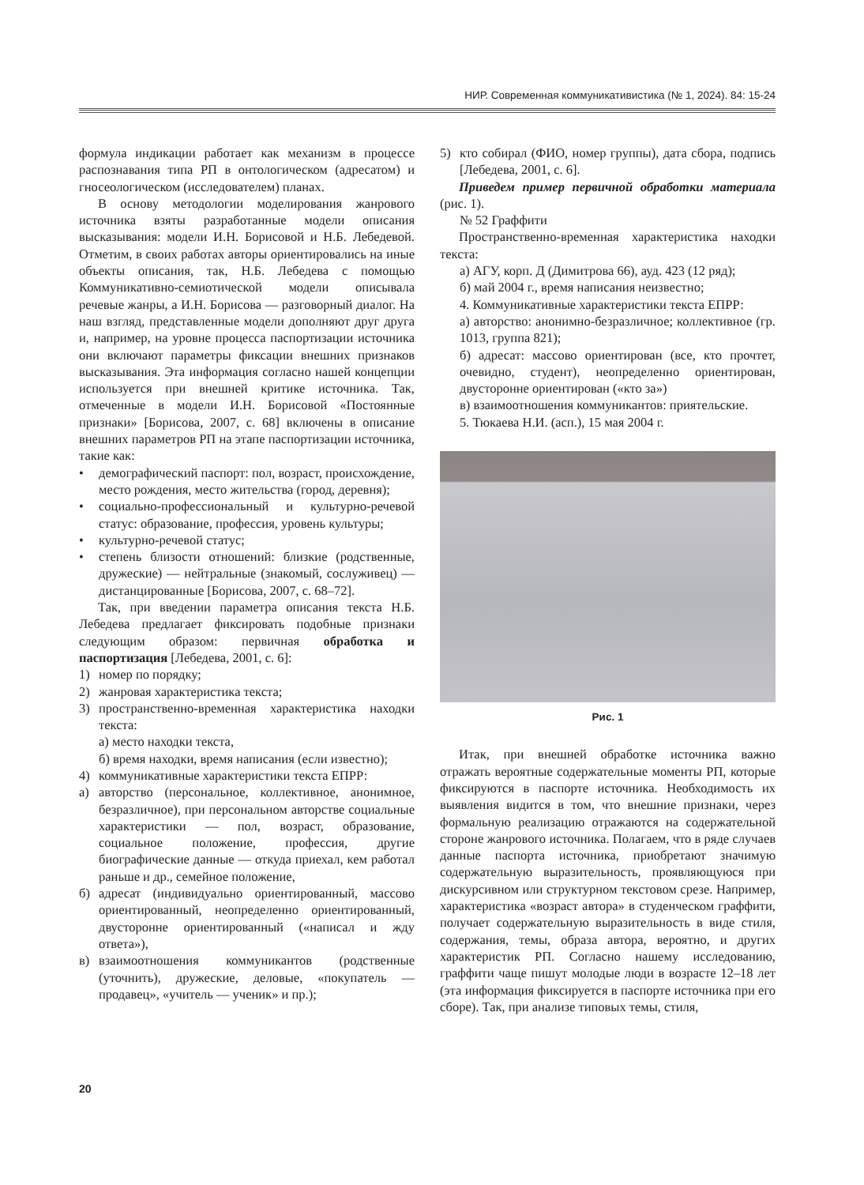НИР. Современная коммуникативистика (№ 1, 2024). 84: 15-24
формула индикации работает как механизм в процессе распознавания типа РП в онтологическом (адресатом) и гносеологическом (исследователем) планах.
В основу методологии моделирования жанрового источника взяты разработанные модели описания высказывания: модели И.Н. Борисовой и Н.Б. Лебедевой. Отметим, в своих работах авторы ориентировались на иные объекты описания, так, Н.Б. Лебедева с помощью Коммуникативно-семиотической модели описывала речевые жанры, а И.Н. Борисова — разговорный диалог. На наш взгляд, представленные модели дополняют друг друга и, например, на уровне процесса паспортизации источника они включают параметры фиксации внешних признаков высказывания. Эта информация согласно нашей концепции используется при внешней критике источника. Так, отмеченные в модели И.Н. Борисовой «Постоянные признаки» [Борисова, 2007, с. 68] включены в описание внешних параметров РП на этапе паспортизации источника, такие как:
• демографический паспорт: пол, возраст, происхождение, место рождения, место жительства (город, деревня);
• социально-профессиональный и культурно-речевой статус: образование, профессия, уровень культуры;
• культурно-речевой статус;
• степень близости отношений: близкие (родственные, дружеские) — нейтральные (знакомый, сослуживец) — дистанцированные [Борисова, 2007, с. 68–72].
Так, при введении параметра описания текста Н.Б. Лебедева предлагает фиксировать подобные признаки следующим образом: первичная обработка и паспортизация [Лебедева, 2001, с. 6]:
1) номер по порядку;
2) жанровая характеристика текста;
3) пространственно-временная характеристика находки текста:
а) место находки текста,
б) время находки, время написания (если известно);
4) коммуникативные характеристики текста ЕПРР:
а) авторство (персональное, коллективное, анонимное, безразличное), при персональном авторстве социальные характеристики — пол, возраст, образование, социальное положение, профессия, другие биографические данные — откуда приехал, кем работал раньше и др., семейное положение,
б) адресат (индивидуально ориентированный, массово ориентированный, неопределенно ориентированный, двусторонне ориентированный («написал и жду ответа»),
в) взаимоотношения коммуникантов (родственные (уточнить), дружеские, деловые, «покупатель — продавец», «учитель — ученик» и пр.);
5) кто собирал (ФИО, номер группы), дата сбора, подпись [Лебедева, 2001, с. 6].
Приведем пример первичной обработки материала (рис. 1).
№ 52 Граффити
Пространственно-временная характеристика находки текста:
а) АГУ, корп. Д (Димитрова 66), ауд. 423 (12 ряд);
б) май 2004 г., время написания неизвестно;
4. Коммуникативные характеристики текста ЕПРР:
а) авторство: анонимно-безразличное; коллективное (гр. 1013, группа 821);
б) адресат: массово ориентирован (все, кто прочтет, очевидно, студент), неопределенно ориентирован, двусторонне ориентирован («кто за»)
в) взаимоотношения коммуникантов: приятельские.
5. Тюкаева Н.И. (асп.), 15 мая 2004 г.
Рис. 1
Итак, при внешней обработке источника важно отражать вероятные содержательные моменты РП, которые фиксируются в паспорте источника. Необходимость их выявления видится в том, что внешние признаки, через формальную реализацию отражаются на содержательной стороне жанрового источника. Полагаем, что в ряде случаев данные паспорта источника, приобретают значимую содержательную выразительность, проявляющуюся при дискурсивном или структурном текстовом срезе. Например, характеристика «возраст автора» в студенческом граффити, получает содержательную выразительность в виде стиля, содержания, темы, образа автора, вероятно, и других характеристик РП. Согласно нашему исследованию, граффити чаще пишут молодые люди в возрасте 12–18 лет (эта информация фиксируется в паспорте источника при его сборе). Так, при анализе типовых темы, стиля,
20